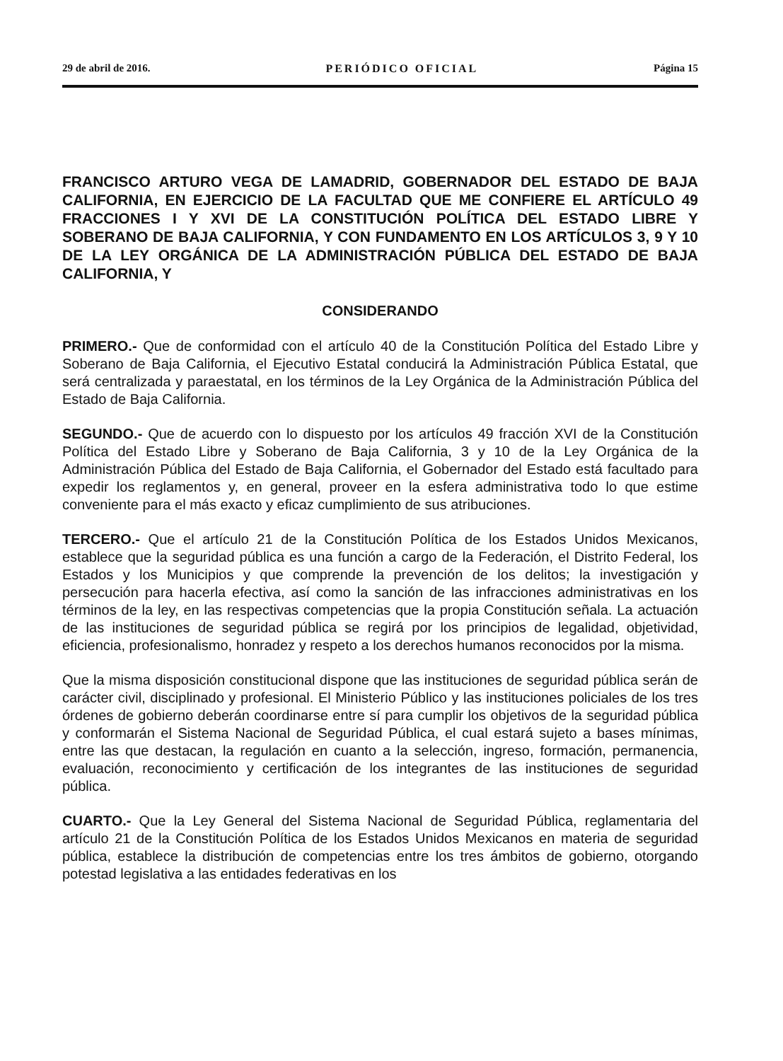29 de abril de 2016. PERIÓDICO OFICIAL Página 15
FRANCISCO ARTURO VEGA DE LAMADRID, GOBERNADOR DEL ESTADO DE BAJA CALIFORNIA, EN EJERCICIO DE LA FACULTAD QUE ME CONFIERE EL ARTÍCULO 49 FRACCIONES I Y XVI DE LA CONSTITUCIÓN POLÍTICA DEL ESTADO LIBRE Y SOBERANO DE BAJA CALIFORNIA, Y CON FUNDAMENTO EN LOS ARTÍCULOS 3, 9 Y 10 DE LA LEY ORGÁNICA DE LA ADMINISTRACIÓN PÚBLICA DEL ESTADO DE BAJA CALIFORNIA, Y
CONSIDERANDO
PRIMERO.- Que de conformidad con el artículo 40 de la Constitución Política del Estado Libre y Soberano de Baja California, el Ejecutivo Estatal conducirá la Administración Pública Estatal, que será centralizada y paraestatal, en los términos de la Ley Orgánica de la Administración Pública del Estado de Baja California.
SEGUNDO.- Que de acuerdo con lo dispuesto por los artículos 49 fracción XVI de la Constitución Política del Estado Libre y Soberano de Baja California, 3 y 10 de la Ley Orgánica de la Administración Pública del Estado de Baja California, el Gobernador del Estado está facultado para expedir los reglamentos y, en general, proveer en la esfera administrativa todo lo que estime conveniente para el más exacto y eficaz cumplimiento de sus atribuciones.
TERCERO.- Que el artículo 21 de la Constitución Política de los Estados Unidos Mexicanos, establece que la seguridad pública es una función a cargo de la Federación, el Distrito Federal, los Estados y los Municipios y que comprende la prevención de los delitos; la investigación y persecución para hacerla efectiva, así como la sanción de las infracciones administrativas en los términos de la ley, en las respectivas competencias que la propia Constitución señala. La actuación de las instituciones de seguridad pública se regirá por los principios de legalidad, objetividad, eficiencia, profesionalismo, honradez y respeto a los derechos humanos reconocidos por la misma.
Que la misma disposición constitucional dispone que las instituciones de seguridad pública serán de carácter civil, disciplinado y profesional. El Ministerio Público y las instituciones policiales de los tres órdenes de gobierno deberán coordinarse entre sí para cumplir los objetivos de la seguridad pública y conformarán el Sistema Nacional de Seguridad Pública, el cual estará sujeto a bases mínimas, entre las que destacan, la regulación en cuanto a la selección, ingreso, formación, permanencia, evaluación, reconocimiento y certificación de los integrantes de las instituciones de seguridad pública.
CUARTO.- Que la Ley General del Sistema Nacional de Seguridad Pública, reglamentaria del artículo 21 de la Constitución Política de los Estados Unidos Mexicanos en materia de seguridad pública, establece la distribución de competencias entre los tres ámbitos de gobierno, otorgando potestad legislativa a las entidades federativas en los